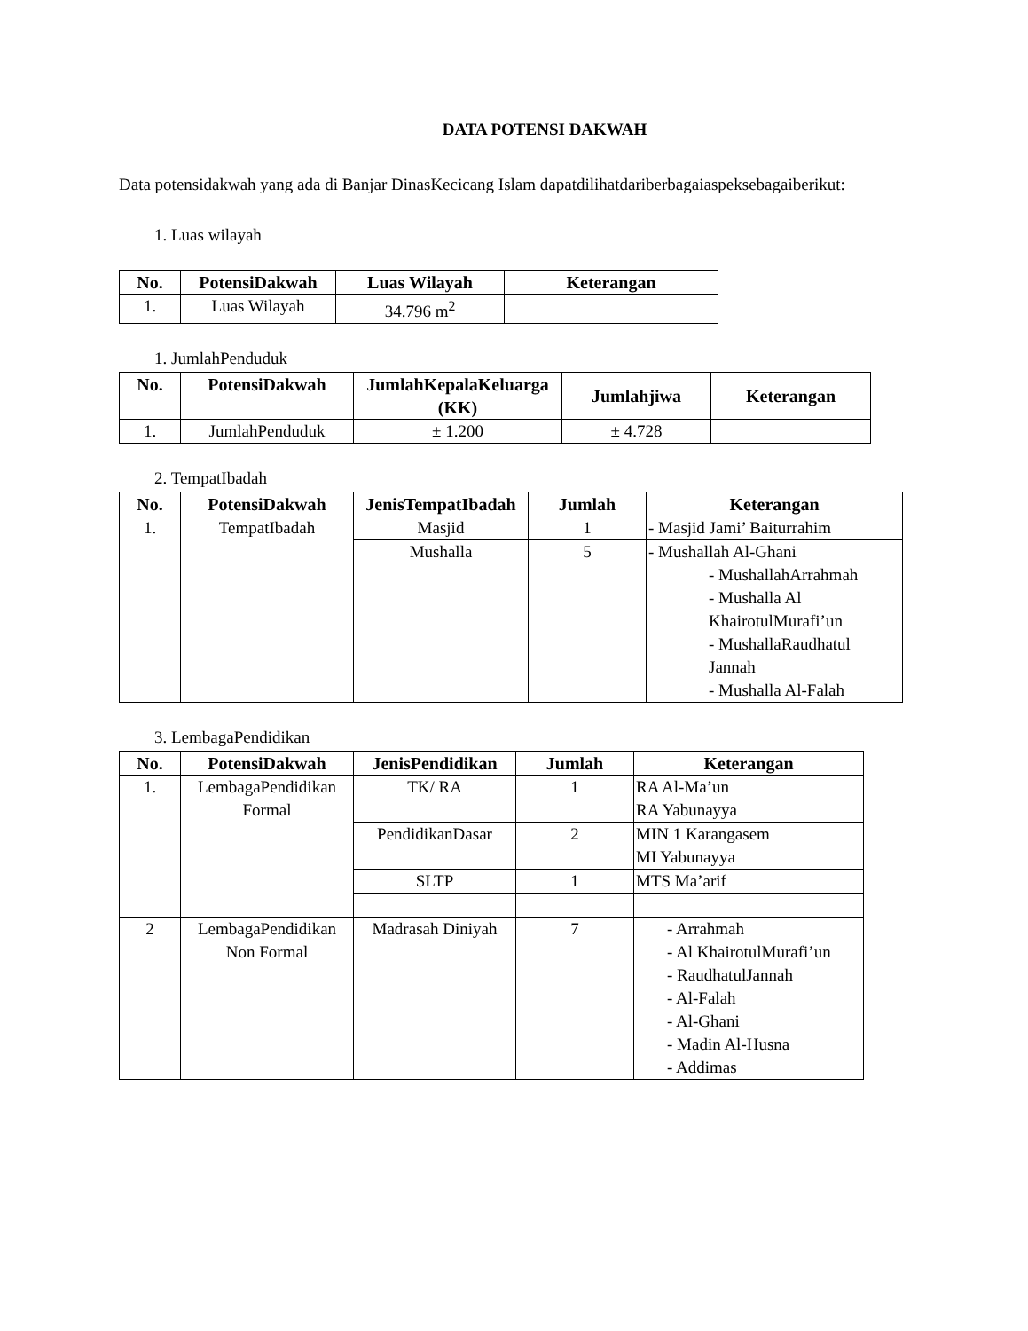DATA POTENSI DAKWAH
Data potensidakwah yang ada di Banjar DinasKecicang Islam dapatdilihatdariberbagaiaspeksebagaiberikut:
1. Luas wilayah
| No. | PotensiDakwah | Luas Wilayah | Keterangan |
| --- | --- | --- | --- |
| 1. | Luas Wilayah | 34.796 m<sup>2</sup> | |
1. JumlahPenduduk
| No. | PotensiDakwah | JumlahKepalaKeluarga (KK) | Jumlahjiwa | Keterangan |
| --- | --- | --- | --- | --- |
| 1. | JumlahPenduduk | ± 1.200 | ± 4.728 | |
2. TempatIbadah
| No. | PotensiDakwah | JenisTempatIbadah | Jumlah | Keterangan |
| --- | --- | --- | --- | --- |
| 1. | TempatIbadah | Masjid | 1 | - Masjid Jami’ Baiturrahim |
| | | Mushalla | 5 | - Mushallah Al-Ghani - MushallahArrahmah - Mushalla Al KhairotulMurafi’un - MushallaRaudhatul Jannah - Mushalla Al-Falah |
3. LembagaPendidikan
| No. | PotensiDakwah | JenisPendidikan | Jumlah | Keterangan |
| --- | --- | --- | --- | --- |
| 1. | LembagaPendidikan Formal | TK/ RA | 1 | RA Al-Ma’un RA Yabunayya |
| | | PendidikanDasar | 2 | MIN 1 Karangasem MI Yabunayya |
| | | SLTP | 1 | MTS Ma’arif |
| 2 | LembagaPendidikan Non Formal | Madrasah Diniyah | 7 | - Arrahmah - Al KhairotulMurafi’un - RaudhatulJannah - Al-Falah - Al-Ghani - Madin Al-Husna - Addimas |